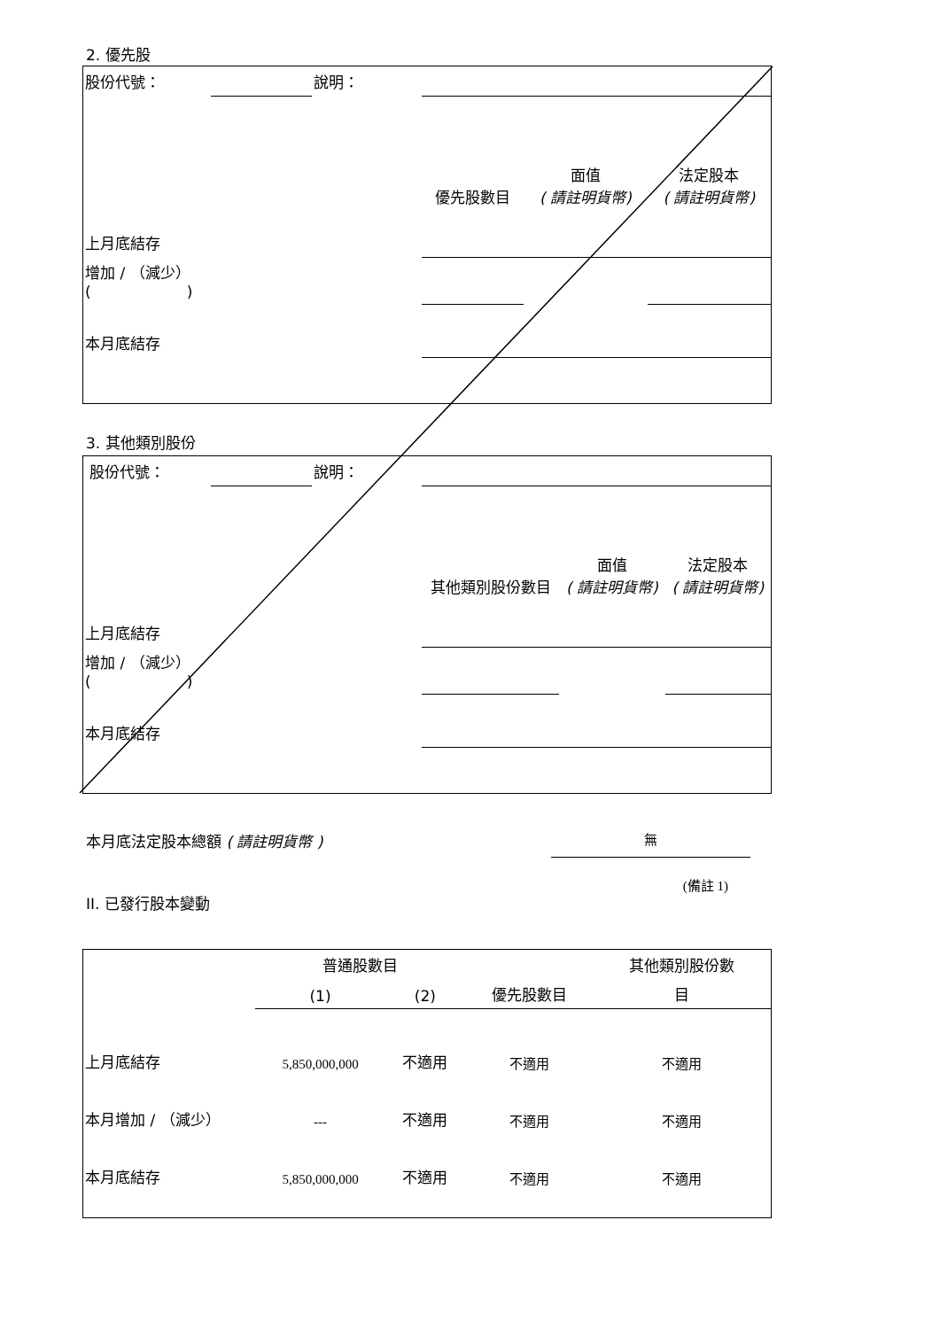2. 優先股
| 股份代號： | | 說明： | | | |
| | | | 優先股數目 | 面值 ( 請註明貨幣) | 法定股本 ( 請註明貨幣) |
| 上月底結存 | | | | | |
| 增加 / （減少） ( ) | | | | | |
| 本月底結存 | | | | | |
3. 其他類別股份
| 股份代號： | | 說明： | | | |
| | | | 其他類別股份數目 | 面值 ( 請註明貨幣) | 法定股本 ( 請註明貨幣) |
| 上月底結存 | | | | | |
| 增加 / （減少） ( ) | | | | | |
| 本月底結存 | | | | | |
本月底法定股本總額 ( 請註明貨幣 ) 無
II. 已發行股本變動 (備註 1)
| | 普通股數目 | | | 其他類別股份數 |
| | (1) | (2) | 優先股數目 | 目 |
| 上月底結存 | 5,850,000,000 | 不適用 | 不適用 | 不適用 |
| 本月增加 / （減少） | --- | 不適用 | 不適用 | 不適用 |
| 本月底結存 | 5,850,000,000 | 不適用 | 不適用 | 不適用 |